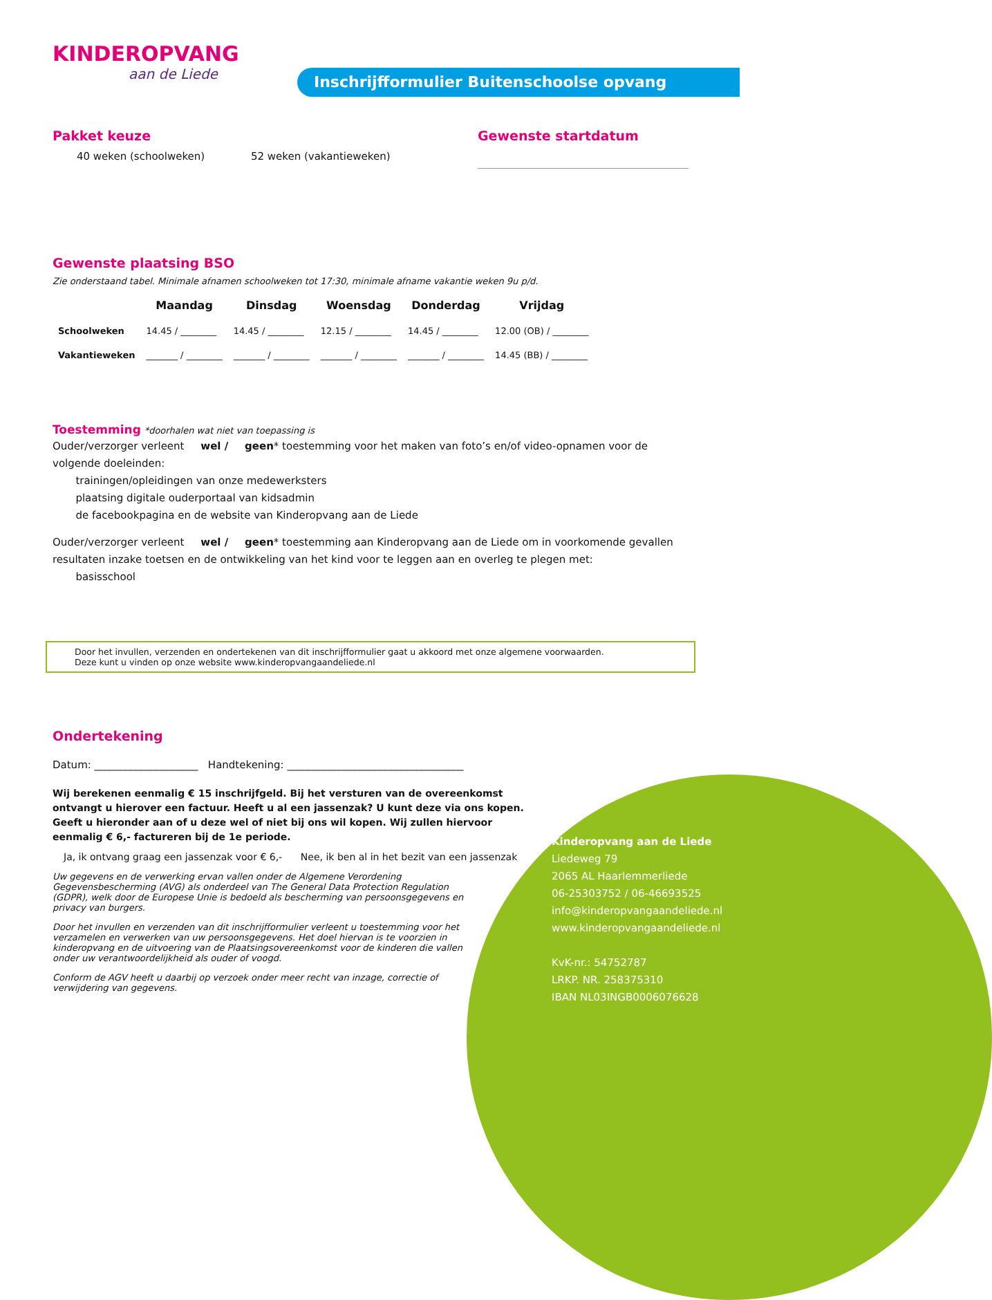KINDEROPVANG
aan de Liede
Inschrijfformulier Buitenschoolse opvang
Pakket keuze
40 weken (schoolweken) 52 weken (vakantieweken)
Gewenste startdatum
Gewenste plaatsing BSO
Zie onderstaand tabel. Minimale afnamen schoolweken tot 17:30, minimale afname vakantie weken 9u p/d.
| | Maandag | Dinsdag | Woensdag | Donderdag | Vrijdag |
| --- | --- | --- | --- | --- | --- |
| Schoolweken | 14.45 / ________ | 14.45 / ________ | 12.15 / ________ | 14.45 / ________ | 12.00 (OB) / ________ |
| Vakantieweken | _______ / ________ | _______ / ________ | _______ / ________ | _______ / ________ | 14.45 (BB) / ________ |
Toestemming *doorhalen wat niet van toepassing is
Ouder/verzorger verleent wel / geen* toestemming voor het maken van foto’s en/of video-opnamen voor de volgende doeleinden:
trainingen/opleidingen van onze medewerksters
plaatsing digitale ouderportaal van kidsadmin
de facebookpagina en de website van Kinderopvang aan de Liede
Ouder/verzorger verleent wel / geen* toestemming aan Kinderopvang aan de Liede om in voorkomende gevallen resultaten inzake toetsen en de ontwikkeling van het kind voor te leggen aan en overleg te plegen met:
basisschool
Door het invullen, verzenden en ondertekenen van dit inschrijfformulier gaat u akkoord met onze algemene voorwaarden.
Deze kunt u vinden op onze website www.kinderopvangaandeliede.nl
Ondertekening
Datum: ____________________ Handtekening: __________________________________
Wij berekenen eenmalig € 15 inschrijfgeld. Bij het versturen van de overeenkomst ontvangt u hierover een factuur. Heeft u al een jassenzak? U kunt deze via ons kopen. Geeft u hieronder aan of u deze wel of niet bij ons wil kopen. Wij zullen hiervoor eenmalig € 6,- factureren bij de 1e periode.
Ja, ik ontvang graag een jassenzak voor € 6,- Nee, ik ben al in het bezit van een jassenzak
Uw gegevens en de verwerking ervan vallen onder de Algemene Verordening Gegevensbescherming (AVG) als onderdeel van The General Data Protection Regulation (GDPR), welk door de Europese Unie is bedoeld als bescherming van persoonsgegevens en privacy van burgers.
Door het invullen en verzenden van dit inschrijfformulier verleent u toestemming voor het verzamelen en verwerken van uw persoonsgegevens. Het doel hiervan is te voorzien in kinderopvang en de uitvoering van de Plaatsingsovereenkomst voor de kinderen die vallen onder uw verantwoordelijkheid als ouder of voogd.
Conform de AGV heeft u daarbij op verzoek onder meer recht van inzage, correctie of verwijdering van gegevens.
Kinderopvang aan de Liede
Liedeweg 79
2065 AL Haarlemmerliede
06-25303752 / 06-46693525
info@kinderopvangaandeliede.nl
www.kinderopvangaandeliede.nl
KvK-nr.: 54752787
LRKP. NR. 258375310
IBAN NL03INGB0006076628